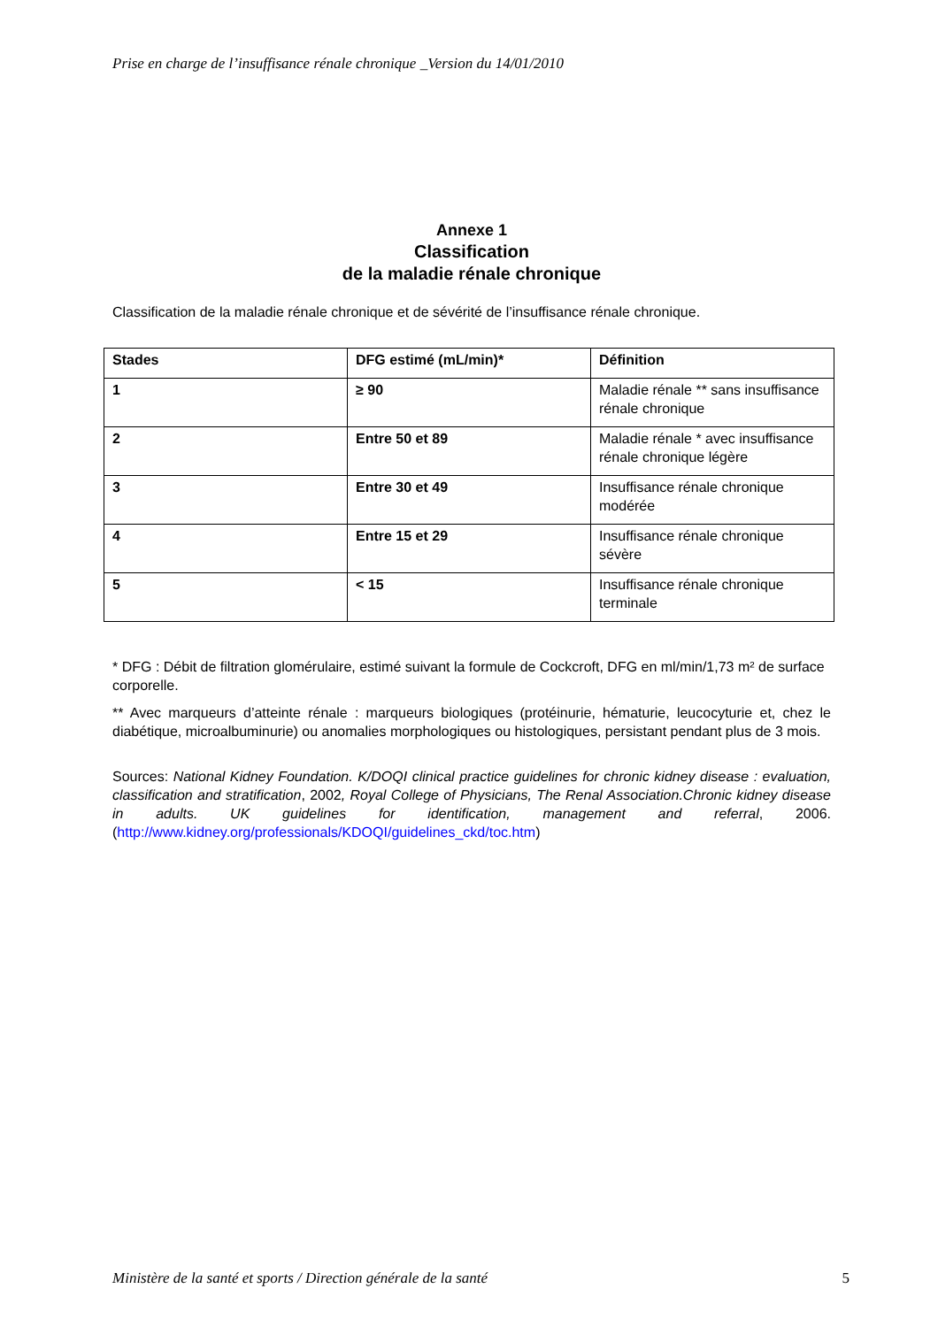Prise en charge de l’insuffisance rénale chronique _Version du 14/01/2010
Annexe 1
Classification
de la maladie rénale chronique
Classification de la maladie rénale chronique et de sévérité de l’insuffisance rénale chronique.
| Stades | DFG estimé (mL/min)* | Définition |
| --- | --- | --- |
| 1 | ≥ 90 | Maladie rénale ** sans insuffisance rénale chronique |
| 2 | Entre 50 et 89 | Maladie rénale * avec insuffisance rénale chronique légère |
| 3 | Entre 30 et 49 | Insuffisance rénale chronique modérée |
| 4 | Entre 15 et 29 | Insuffisance rénale chronique sévère |
| 5 | < 15 | Insuffisance rénale chronique terminale |
* DFG : Débit de filtration glomérulaire, estimé suivant la formule de Cockcroft, DFG en ml/min/1,73 m² de surface corporelle.
** Avec marqueurs d’atteinte rénale : marqueurs biologiques (protéinurie, hématurie, leucocyturie et, chez le diabétique, microalbuminurie) ou anomalies morphologiques ou histologiques, persistant pendant plus de 3 mois.
Sources: National Kidney Foundation. K/DOQI clinical practice guidelines for chronic kidney disease : evaluation, classification and stratification, 2002, Royal College of Physicians, The Renal Association.Chronic kidney disease in adults. UK guidelines for identification, management and referral, 2006. (http://www.kidney.org/professionals/KDOQI/guidelines_ckd/toc.htm)
Ministère de la santé et sports / Direction générale de la santé 5